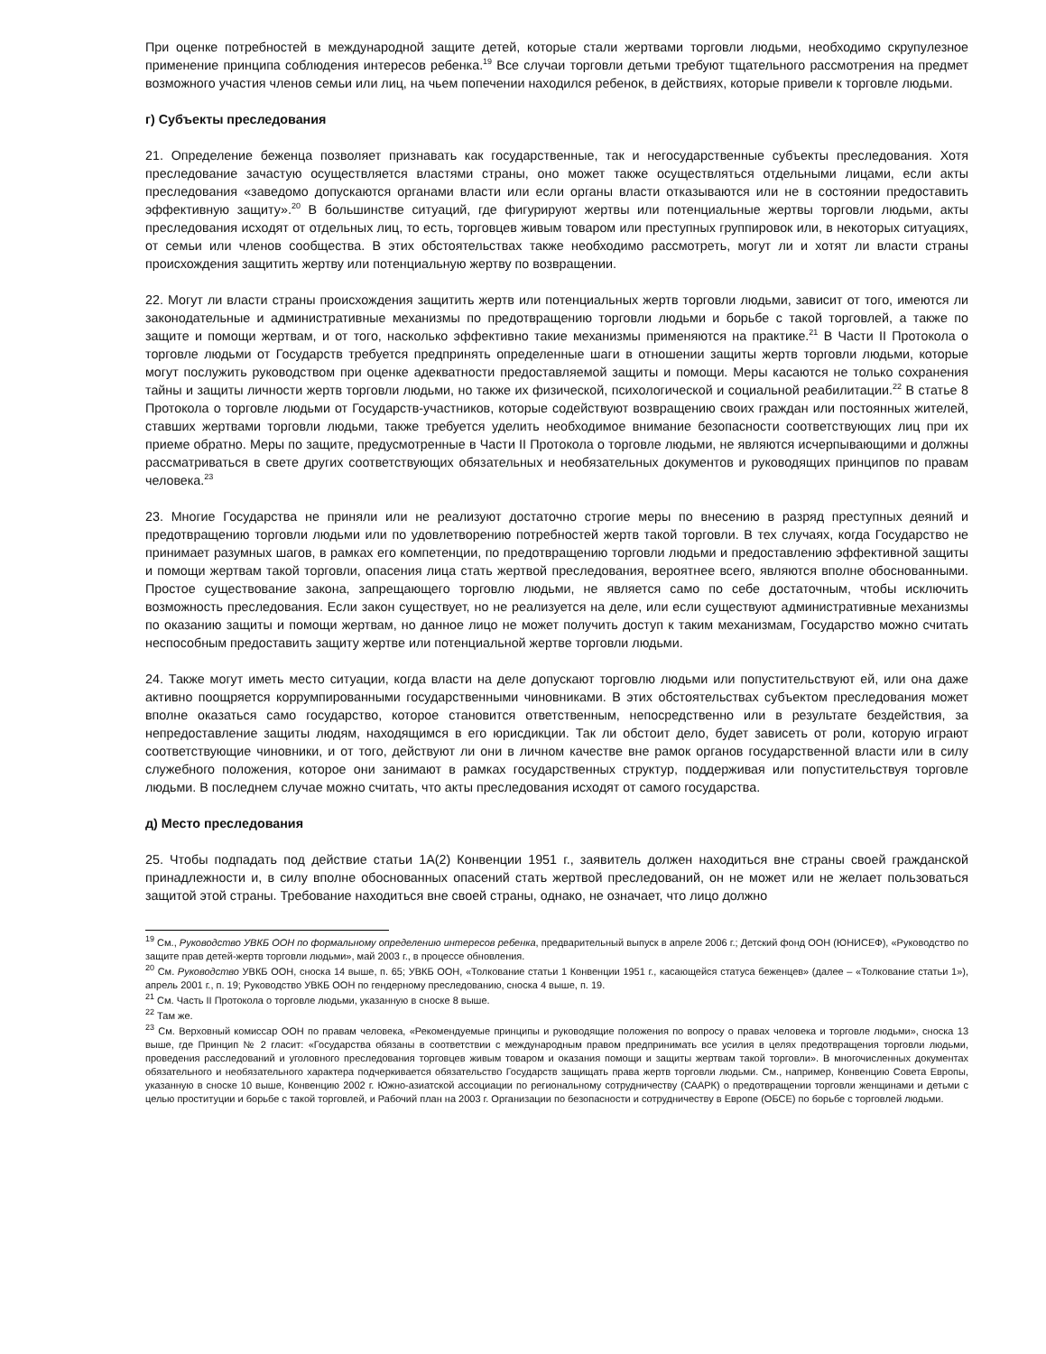При оценке потребностей в международной защите детей, которые стали жертвами торговли людьми, необходимо скрупулезное применение принципа соблюдения интересов ребенка.<sup>19</sup> Все случаи торговли детьми требуют тщательного рассмотрения на предмет возможного участия членов семьи или лиц, на чьем попечении находился ребенок, в действиях, которые привели к торговле людьми.
г) Субъекты преследования
21. Определение беженца позволяет признавать как государственные, так и негосударственные субъекты преследования. Хотя преследование зачастую осуществляется властями страны, оно может также осуществляться отдельными лицами, если акты преследования «заведомо допускаются органами власти или если органы власти отказываются или не в состоянии предоставить эффективную защиту».<sup>20</sup> В большинстве ситуаций, где фигурируют жертвы или потенциальные жертвы торговли людьми, акты преследования исходят от отдельных лиц, то есть, торговцев живым товаром или преступных группировок или, в некоторых ситуациях, от семьи или членов сообщества. В этих обстоятельствах также необходимо рассмотреть, могут ли и хотят ли власти страны происхождения защитить жертву или потенциальную жертву по возвращении.
22. Могут ли власти страны происхождения защитить жертв или потенциальных жертв торговли людьми, зависит от того, имеются ли законодательные и административные механизмы по предотвращению торговли людьми и борьбе с такой торговлей, а также по защите и помощи жертвам, и от того, насколько эффективно такие механизмы применяются на практике.<sup>21</sup> В Части II Протокола о торговле людьми от Государств требуется предпринять определенные шаги в отношении защиты жертв торговли людьми, которые могут послужить руководством при оценке адекватности предоставляемой защиты и помощи. Меры касаются не только сохранения тайны и защиты личности жертв торговли людьми, но также их физической, психологической и социальной реабилитации.<sup>22</sup> В статье 8 Протокола о торговле людьми от Государств-участников, которые содействуют возвращению своих граждан или постоянных жителей, ставших жертвами торговли людьми, также требуется уделить необходимое внимание безопасности соответствующих лиц при их приеме обратно. Меры по защите, предусмотренные в Части II Протокола о торговле людьми, не являются исчерпывающими и должны рассматриваться в свете других соответствующих обязательных и необязательных документов и руководящих принципов по правам человека.<sup>23</sup>
23. Многие Государства не приняли или не реализуют достаточно строгие меры по внесению в разряд преступных деяний и предотвращению торговли людьми или по удовлетворению потребностей жертв такой торговли. В тех случаях, когда Государство не принимает разумных шагов, в рамках его компетенции, по предотвращению торговли людьми и предоставлению эффективной защиты и помощи жертвам такой торговли, опасения лица стать жертвой преследования, вероятнее всего, являются вполне обоснованными. Простое существование закона, запрещающего торговлю людьми, не является само по себе достаточным, чтобы исключить возможность преследования. Если закон существует, но не реализуется на деле, или если существуют административные механизмы по оказанию защиты и помощи жертвам, но данное лицо не может получить доступ к таким механизмам, Государство можно считать неспособным предоставить защиту жертве или потенциальной жертве торговли людьми.
24. Также могут иметь место ситуации, когда власти на деле допускают торговлю людьми или попустительствуют ей, или она даже активно поощряется коррумпированными государственными чиновниками. В этих обстоятельствах субъектом преследования может вполне оказаться само государство, которое становится ответственным, непосредственно или в результате бездействия, за непредоставление защиты людям, находящимся в его юрисдикции. Так ли обстоит дело, будет зависеть от роли, которую играют соответствующие чиновники, и от того, действуют ли они в личном качестве вне рамок органов государственной власти или в силу служебного положения, которое они занимают в рамках государственных структур, поддерживая или попустительствуя торговле людьми. В последнем случае можно считать, что акты преследования исходят от самого государства.
д) Место преследования
25. Чтобы подпадать под действие статьи 1А(2) Конвенции 1951 г., заявитель должен находиться вне страны своей гражданской принадлежности и, в силу вполне обоснованных опасений стать жертвой преследований, он не может или не желает пользоваться защитой этой страны. Требование находиться вне своей страны, однако, не означает, что лицо должно
<sup>19</sup> См., Руководство УВКБ ООН по формальному определению интересов ребенка, предварительный выпуск в апреле 2006 г.; Детский фонд ООН (ЮНИСЕФ), «Руководство по защите прав детей-жертв торговли людьми», май 2003 г., в процессе обновления.
<sup>20</sup> См. Руководство УВКБ ООН, сноска 14 выше, п. 65; УВКБ ООН, «Толкование статьи 1 Конвенции 1951 г., касающейся статуса беженцев» (далее – «Толкование статьи 1»), апрель 2001 г., п. 19; Руководство УВКБ ООН по гендерному преследованию, сноска 4 выше, п. 19.
<sup>21</sup> См. Часть II Протокола о торговле людьми, указанную в сноске 8 выше.
<sup>22</sup> Там же.
<sup>23</sup> См. Верховный комиссар ООН по правам человека, «Рекомендуемые принципы и руководящие положения по вопросу о правах человека и торговле людьми», сноска 13 выше, где Принцип № 2 гласит: «Государства обязаны в соответствии с международным правом предпринимать все усилия в целях предотвращения торговли людьми, проведения расследований и уголовного преследования торговцев живым товаром и оказания помощи и защиты жертвам такой торговли». В многочисленных документах обязательного и необязательного характера подчеркивается обязательство Государств защищать права жертв торговли людьми. См., например, Конвенцию Совета Европы, указанную в сноске 10 выше, Конвенцию 2002 г. Южно-азиатской ассоциации по региональному сотрудничеству (СААРК) о предотвращении торговли женщинами и детьми с целью проституции и борьбе с такой торговлей, и Рабочий план на 2003 г. Организации по безопасности и сотрудничеству в Европе (ОБСЕ) по борьбе с торговлей людьми.